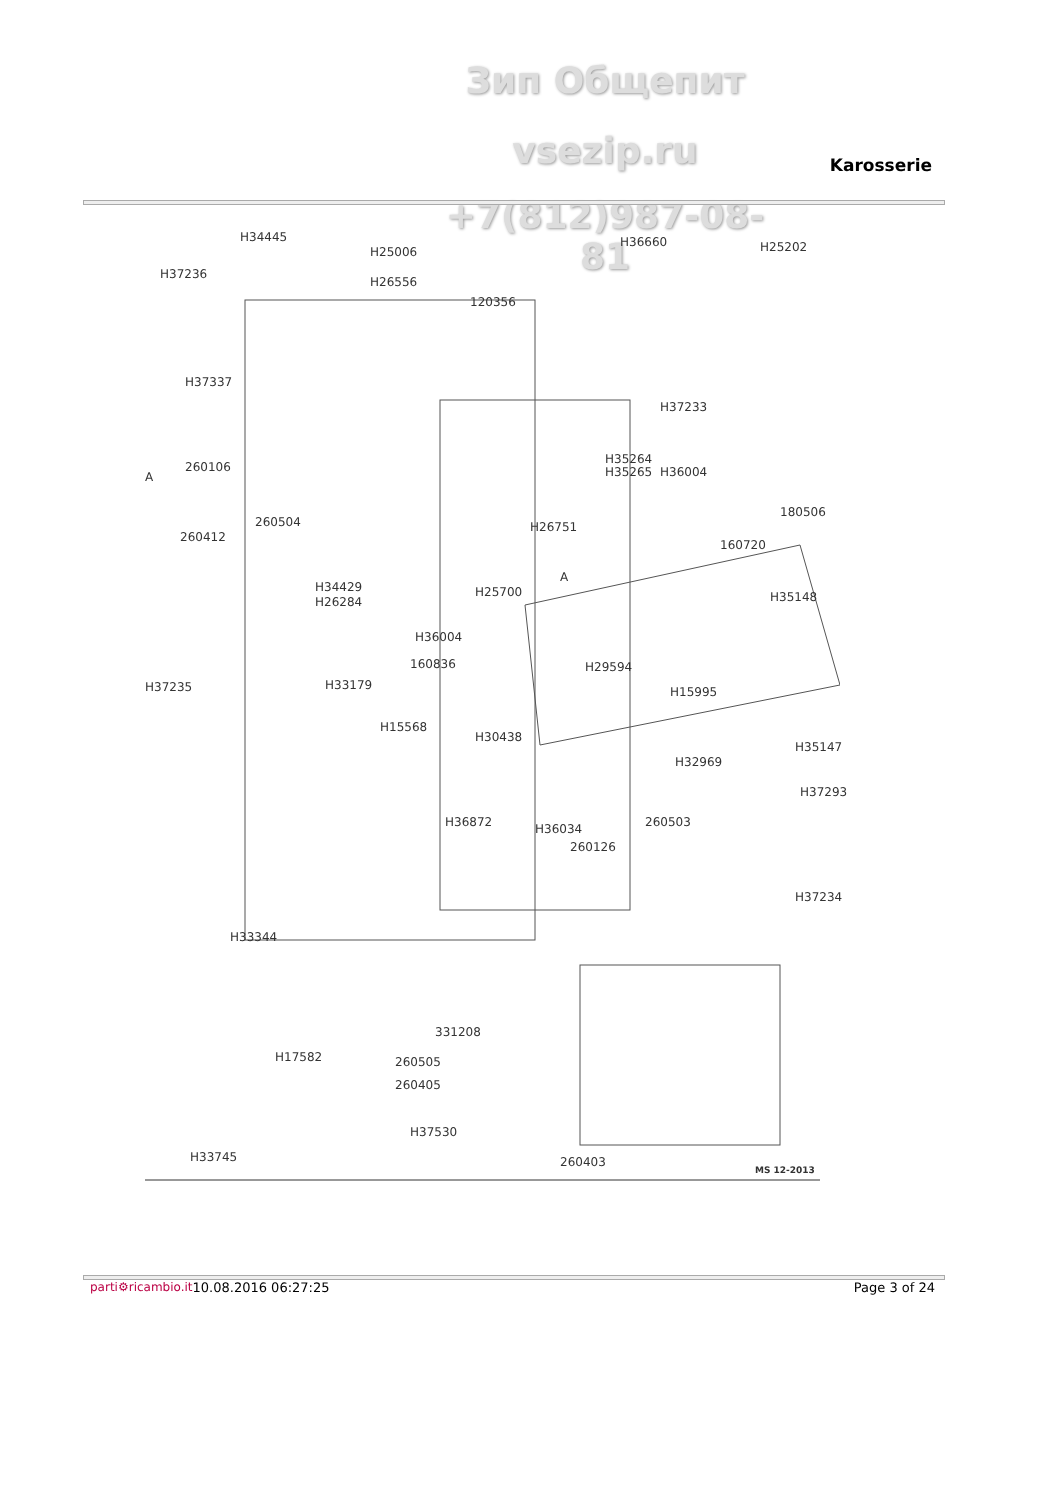Зип Общепит
vsezip.ru Karosserie
+7(812)987-08-81
H34445
H25006
H36660 H25202
H37236
H26556
120356
H37337
H37233
A
260106
H35264
H35265 H36004
180506
260504
260412
H26751
160720
A
H34429
H26284
H25700 H35148
H36004
160836 H29594
H37235 H33179 H15995
H15568
H30438
H35147
H32969
H37293
H36872 H36034 260503
260126
H37234
H33344
331208
H17582 260505
260405
H37530
H33745 260403
MS 12-2013
parti⚙ricambio.it 10.08.2016 06:27:25 Page 3 of 24